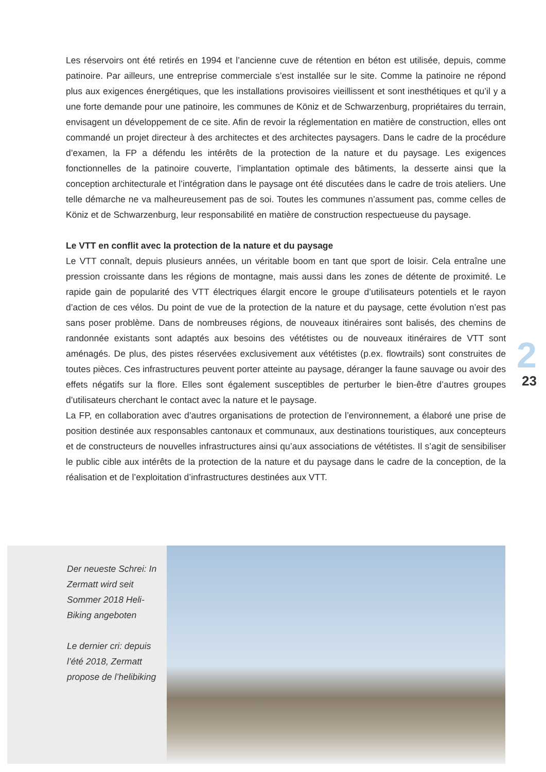Les réservoirs ont été retirés en 1994 et l’ancienne cuve de rétention en béton est utilisée, depuis, comme patinoire. Par ailleurs, une entreprise commerciale s’est installée sur le site. Comme la patinoire ne répond plus aux exigences énergétiques, que les installations provisoires vieillissent et sont inesthétiques et qu’il y a une forte demande pour une patinoire, les communes de Köniz et de Schwarzenburg, propriétaires du terrain, envisagent un développement de ce site. Afin de revoir la réglementation en matière de construction, elles ont commandé un projet directeur à des architectes et des architectes paysagers. Dans le cadre de la procédure d’examen, la FP a défendu les intérêts de la protection de la nature et du paysage. Les exigences fonctionnelles de la patinoire couverte, l’implantation optimale des bâtiments, la desserte ainsi que la conception architecturale et l’intégration dans le paysage ont été discutées dans le cadre de trois ateliers. Une telle démarche ne va malheureusement pas de soi. Toutes les communes n’assument pas, comme celles de Köniz et de Schwarzenburg, leur responsabilité en matière de construction respectueuse du paysage.
Le VTT en conflit avec la protection de la nature et du paysage
Le VTT connaît, depuis plusieurs années, un véritable boom en tant que sport de loisir. Cela entraîne une pression croissante dans les régions de montagne, mais aussi dans les zones de détente de proximité. Le rapide gain de popularité des VTT électriques élargit encore le groupe d’utilisateurs potentiels et le rayon d’action de ces vélos. Du point de vue de la protection de la nature et du paysage, cette évolution n’est pas sans poser problème. Dans de nombreuses régions, de nouveaux itinéraires sont balisés, des chemins de randonnée existants sont adaptés aux besoins des vététistes ou de nouveaux itinéraires de VTT sont aménagés. De plus, des pistes réservées exclusivement aux vététistes (p.ex. flowtrails) sont construites de toutes pièces. Ces infrastructures peuvent porter atteinte au paysage, déranger la faune sauvage ou avoir des effets négatifs sur la flore. Elles sont également susceptibles de perturber le bien-être d’autres groupes d’utilisateurs cherchant le contact avec la nature et le paysage.
La FP, en collaboration avec d’autres organisations de protection de l’environnement, a élaboré une prise de position destinée aux responsables cantonaux et communaux, aux destinations touristiques, aux concepteurs et de constructeurs de nouvelles infrastructures ainsi qu’aux associations de vététistes. Il s’agit de sensibiliser le public cible aux intérêts de la protection de la nature et du paysage dans le cadre de la conception, de la réalisation et de l’exploitation d’infrastructures destinées aux VTT.
2
23
Der neueste Schrei: In Zermatt wird seit Sommer 2018 Heli-Biking angeboten
Le dernier cri: depuis l’été 2018, Zermatt propose de l’helibiking